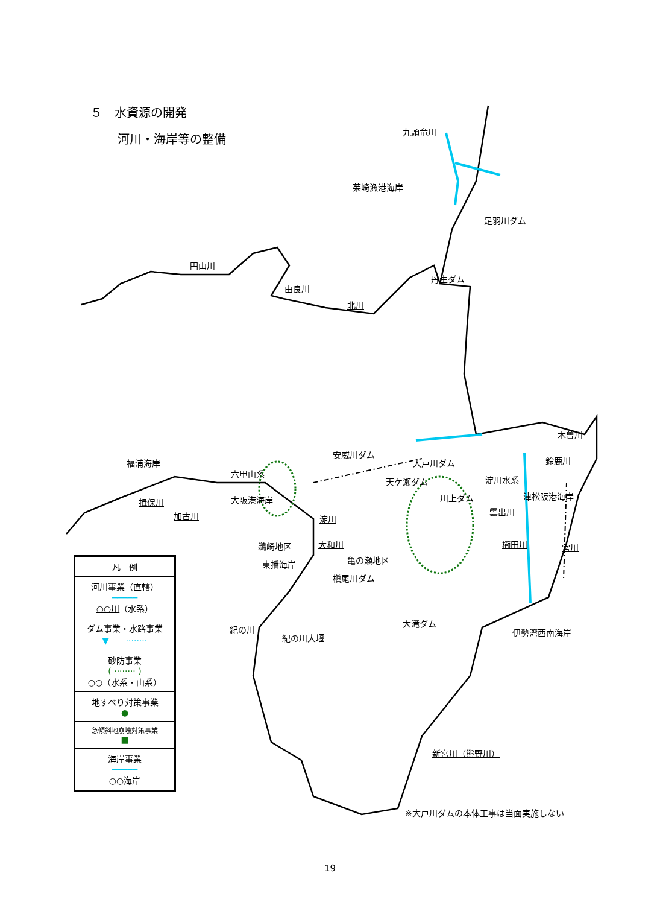５　水資源の開発
河川・海岸等の整備
九頭竜川
茱崎漁港海岸
足羽川ダム
円山川
由良川
丹生ダム
北川
木曽川
福浦海岸
安威川ダム
鈴鹿川
六甲山系
大戸川ダム
淀川水系
天ケ瀬ダム
大阪港海岸
揖保川 川上ダム 津松阪港海岸
加古川 淀川
雲出川
鵜崎地区 大和川 櫛田川 宮川
亀の瀬地区
東播海岸
槇尾川ダム
大滝ダム
紀の川
紀の川大堰
伊勢湾西南海岸
新宮川（熊野川）
※大戸川ダムの本体工事は当面実施しない
凡　例
河川事業（直轄）
━━━━━
○○川（水系）
ダム事業・水路事業
▼　　········
砂防事業
( ········ )
○○（水系・山系）
地すべり対策事業
●
急傾斜地崩壊対策事業
■
海岸事業
━━━━━
○○海岸
19